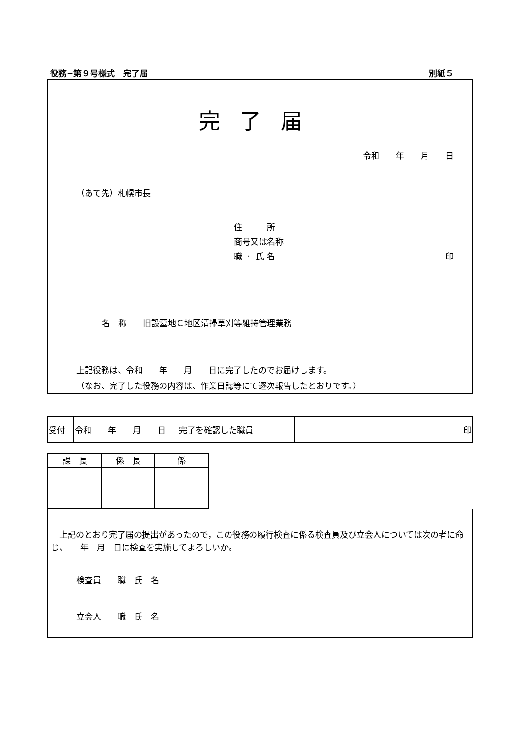役務−第９号様式　完了届 別紙５
完了届
令和　　年　　月　　日
（あて先）札幌市長
住　　　所
商号又は名称
職 ・ 氏 名 印
名　称　　旧設墓地Ｃ地区清掃草刈等維持管理業務
上記役務は、令和　　年　　月　　日に完了したのでお届けします。
（なお、完了した役務の内容は、作業日誌等にて逐次報告したとおりです。）
| 受付 | 令和 年 月 日 | 完了を確認した職員 | 印 |
| 課 長 | 係 長 | 係 |
　上記のとおり完了届の提出があったので，この役務の履行検査に係る検査員及び立会人については次の者に命じ、　　年　月　日に検査を実施してよろしいか。
検査員　　職　氏　名
立会人　　職　氏　名